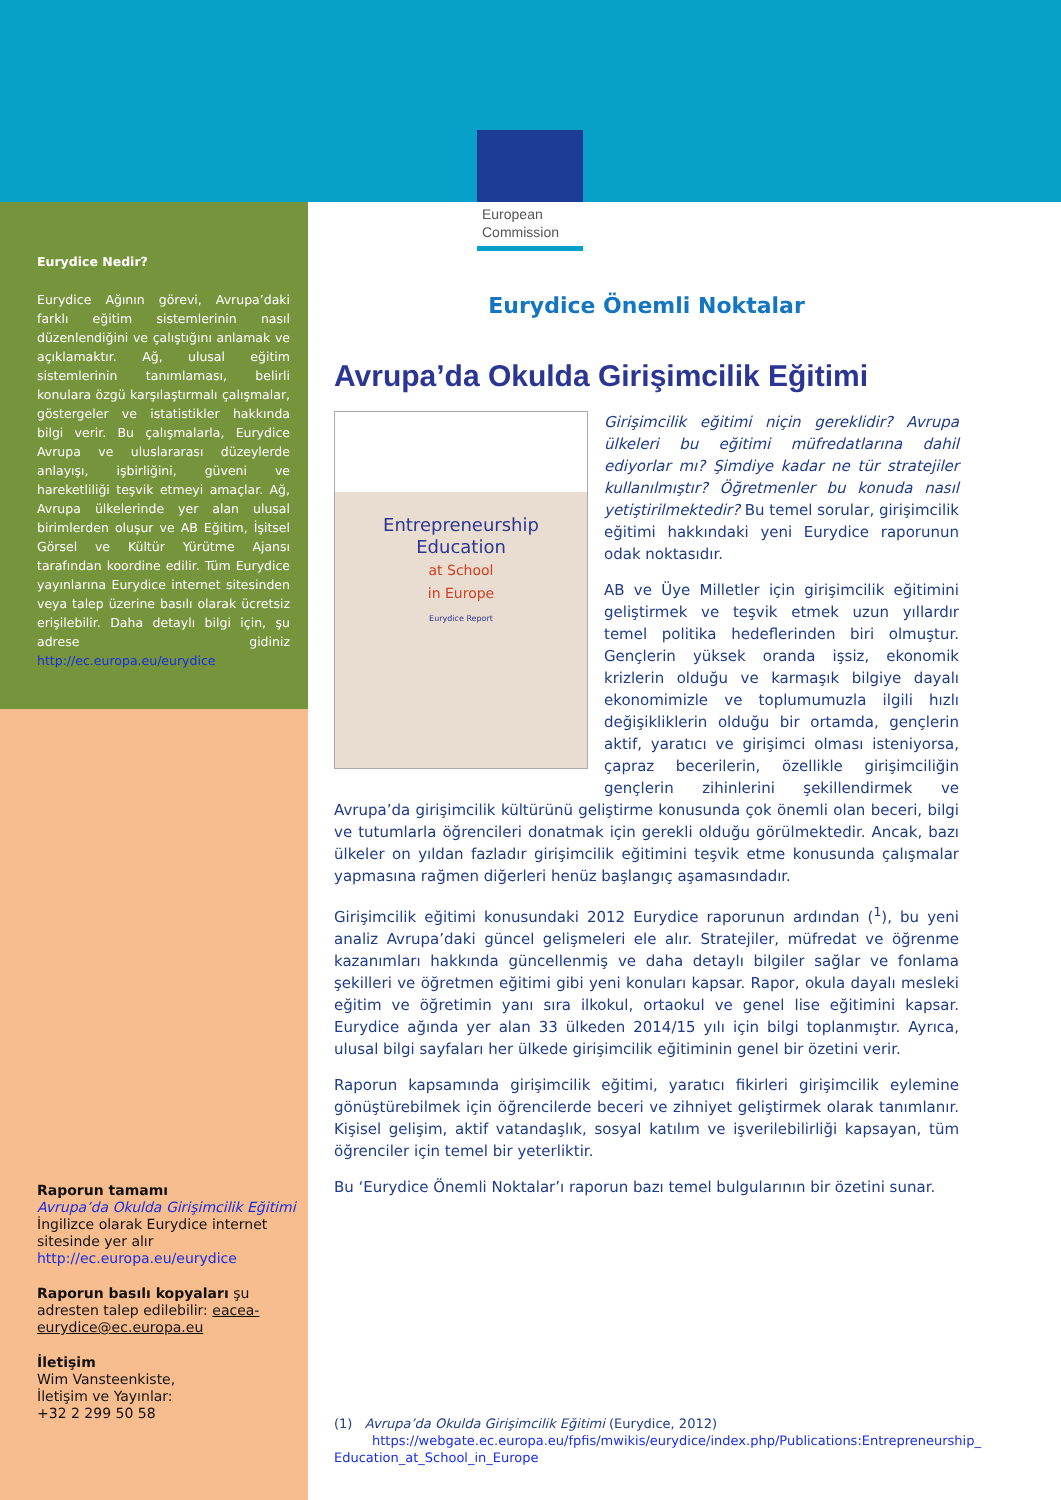European
Commission
Eurydice Nedir?
Eurydice Ağının görevi, Avrupa’daki farklı eğitim sistemlerinin nasıl düzenlendiğini ve çalıştığını anlamak ve açıklamaktır. Ağ, ulusal eğitim sistemlerinin tanımlaması, belirli konulara özgü karşılaştırmalı çalışmalar, göstergeler ve istatistikler hakkında bilgi verir. Bu çalışmalarla, Eurydice Avrupa ve uluslararası düzeylerde anlayışı, işbirliğini, güveni ve hareketliliği teşvik etmeyi amaçlar. Ağ, Avrupa ülkelerinde yer alan ulusal birimlerden oluşur ve AB Eğitim, İşitsel Görsel ve Kültür Yürütme Ajansı tarafından koordine edilir. Tüm Eurydice yayınlarına Eurydice internet sitesinden veya talep üzerine basılı olarak ücretsiz erişilebilir. Daha detaylı bilgi için, şu adrese gidiniz http://ec.europa.eu/eurydice
Raporun tamamı
Avrupa’da Okulda Girişimcilik Eğitimi
İngilizce olarak Eurydice internet sitesinde yer alır
http://ec.europa.eu/eurydice
Raporun basılı kopyaları şu adresten talep edilebilir: eacea-eurydice@ec.europa.eu
İletişim
Wim Vansteenkiste,
İletişim ve Yayınlar:
+32 2 299 50 58
Eurydice Önemli Noktalar
Avrupa’da Okulda Girişimcilik Eğitimi
Entrepreneurship
Education
at School
in Europe
Eurydice Report
Girişimcilik eğitimi niçin gereklidir? Avrupa ülkeleri bu eğitimi müfredatlarına dahil ediyorlar mı? Şimdiye kadar ne tür stratejiler kullanılmıştır? Öğretmenler bu konuda nasıl yetiştirilmektedir? Bu temel sorular, girişimcilik eğitimi hakkındaki yeni Eurydice raporunun odak noktasıdır.
AB ve Üye Milletler için girişimcilik eğitimini geliştirmek ve teşvik etmek uzun yıllardır temel politika hedeflerinden biri olmuştur. Gençlerin yüksek oranda işsiz, ekonomik krizlerin olduğu ve karmaşık bilgiye dayalı ekonomimizle ve toplumumuzla ilgili hızlı değişikliklerin olduğu bir ortamda, gençlerin aktif, yaratıcı ve girişimci olması isteniyorsa, çapraz becerilerin, özellikle girişimciliğin gençlerin zihinlerini şekillendirmek ve Avrupa’da girişimcilik kültürünü geliştirme konusunda çok önemli olan beceri, bilgi ve tutumlarla öğrencileri donatmak için gerekli olduğu görülmektedir. Ancak, bazı ülkeler on yıldan fazladır girişimcilik eğitimini teşvik etme konusunda çalışmalar yapmasına rağmen diğerleri henüz başlangıç aşamasındadır.
Girişimcilik eğitimi konusundaki 2012 Eurydice raporunun ardından (<sup>1</sup>), bu yeni analiz Avrupa’daki güncel gelişmeleri ele alır. Stratejiler, müfredat ve öğrenme kazanımları hakkında güncellenmiş ve daha detaylı bilgiler sağlar ve fonlama şekilleri ve öğretmen eğitimi gibi yeni konuları kapsar. Rapor, okula dayalı mesleki eğitim ve öğretimin yanı sıra ilkokul, ortaokul ve genel lise eğitimini kapsar. Eurydice ağında yer alan 33 ülkeden 2014/15 yılı için bilgi toplanmıştır. Ayrıca, ulusal bilgi sayfaları her ülkede girişimcilik eğitiminin genel bir özetini verir.
Raporun kapsamında girişimcilik eğitimi, yaratıcı fikirleri girişimcilik eylemine gönüştürebilmek için öğrencilerde beceri ve zihniyet geliştirmek olarak tanımlanır. Kişisel gelişim, aktif vatandaşlık, sosyal katılım ve işverilebilirliği kapsayan, tüm öğrenciler için temel bir yeterliktir.
Bu ‘Eurydice Önemli Noktalar’ı raporun bazı temel bulgularının bir özetini sunar.
(1) Avrupa’da Okulda Girişimcilik Eğitimi (Eurydice, 2012)
https://webgate.ec.europa.eu/fpfis/mwikis/eurydice/index.php/Publications:Entrepreneurship_ Education_at_School_in_Europe